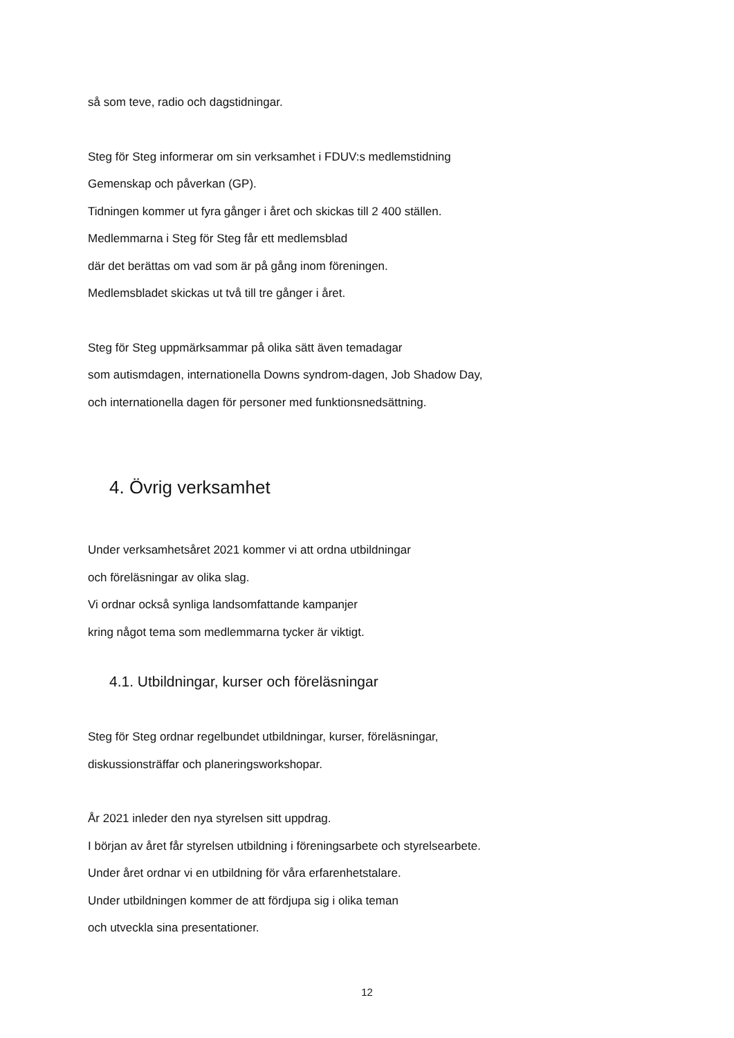så som teve, radio och dagstidningar.
Steg för Steg informerar om sin verksamhet i FDUV:s medlemstidning
Gemenskap och påverkan (GP).
Tidningen kommer ut fyra gånger i året och skickas till 2 400 ställen.
Medlemmarna i Steg för Steg får ett medlemsblad
där det berättas om vad som är på gång inom föreningen.
Medlemsbladet skickas ut två till tre gånger i året.
Steg för Steg uppmärksammar på olika sätt även temadagar
som autismdagen, internationella Downs syndrom-dagen, Job Shadow Day,
och internationella dagen för personer med funktionsnedsättning.
4. Övrig verksamhet
Under verksamhetsåret 2021 kommer vi att ordna utbildningar
och föreläsningar av olika slag.
Vi ordnar också synliga landsomfattande kampanjer
kring något tema som medlemmarna tycker är viktigt.
4.1. Utbildningar, kurser och föreläsningar
Steg för Steg ordnar regelbundet utbildningar, kurser, föreläsningar,
diskussionsträffar och planeringsworkshopar.
År 2021 inleder den nya styrelsen sitt uppdrag.
I början av året får styrelsen utbildning i föreningsarbete och styrelsearbete.
Under året ordnar vi en utbildning för våra erfarenhetstalare.
Under utbildningen kommer de att fördjupa sig i olika teman
och utveckla sina presentationer.
12